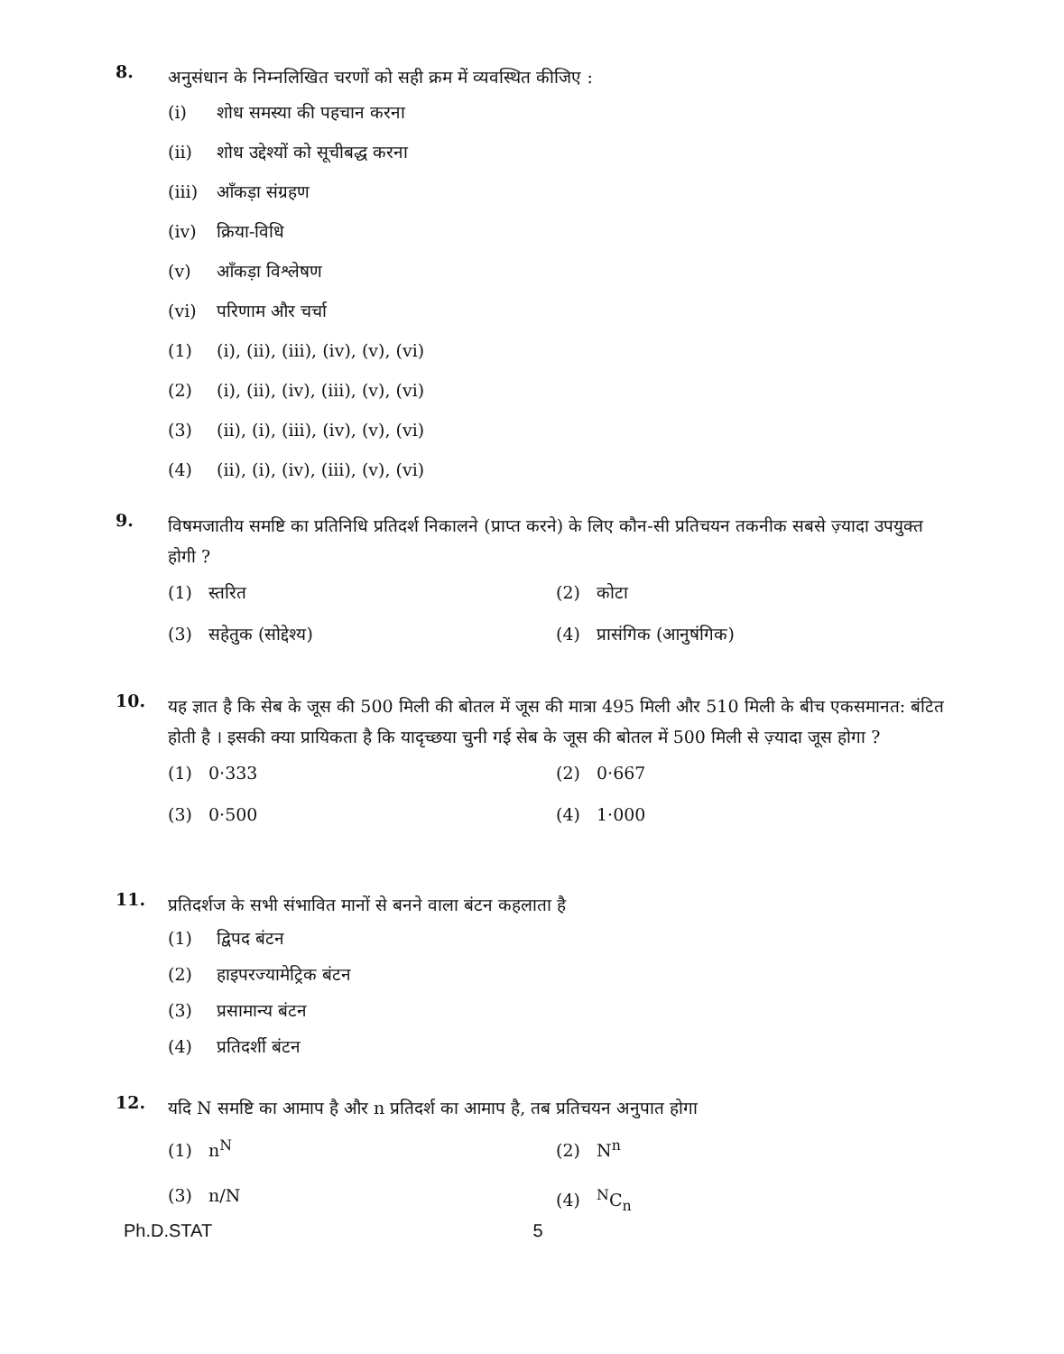8. अनुसंधान के निम्नलिखित चरणों को सही क्रम में व्यवस्थित कीजिए :
(i) शोध समस्या की पहचान करना
(ii) शोध उद्देश्यों को सूचीबद्ध करना
(iii) आँकड़ा संग्रहण
(iv) क्रिया-विधि
(v) आँकड़ा विश्लेषण
(vi) परिणाम और चर्चा
(1) (i), (ii), (iii), (iv), (v), (vi)
(2) (i), (ii), (iv), (iii), (v), (vi)
(3) (ii), (i), (iii), (iv), (v), (vi)
(4) (ii), (i), (iv), (iii), (v), (vi)
9. विषमजातीय समष्टि का प्रतिनिधि प्रतिदर्श निकालने (प्राप्त करने) के लिए कौन-सी प्रतिचयन तकनीक सबसे ज़्यादा उपयुक्त होगी ?
(1) स्तरित
(2) कोटा
(3) सहेतुक (सोद्देश्य)
(4) प्रासंगिक (आनुषंगिक)
10. यह ज्ञात है कि सेब के जूस की 500 मिली की बोतल में जूस की मात्रा 495 मिली और 510 मिली के बीच एकसमानत: बंटित होती है । इसकी क्या प्रायिकता है कि यादृच्छया चुनी गई सेब के जूस की बोतल में 500 मिली से ज़्यादा जूस होगा ?
(1) 0·333
(2) 0·667
(3) 0·500
(4) 1·000
11. प्रतिदर्शज के सभी संभावित मानों से बनने वाला बंटन कहलाता है
(1) द्विपद बंटन
(2) हाइपरज्यामेट्रिक बंटन
(3) प्रसामान्य बंटन
(4) प्रतिदर्शी बंटन
12. यदि N समष्टि का आमाप है और n प्रतिदर्श का आमाप है, तब प्रतिचयन अनुपात होगा
(1) n<sup>N</sup>
(2) N<sup>n</sup>
(3) n/N
(4) <sup>N</sup>C<sub>n</sub>
Ph.D.STAT 5